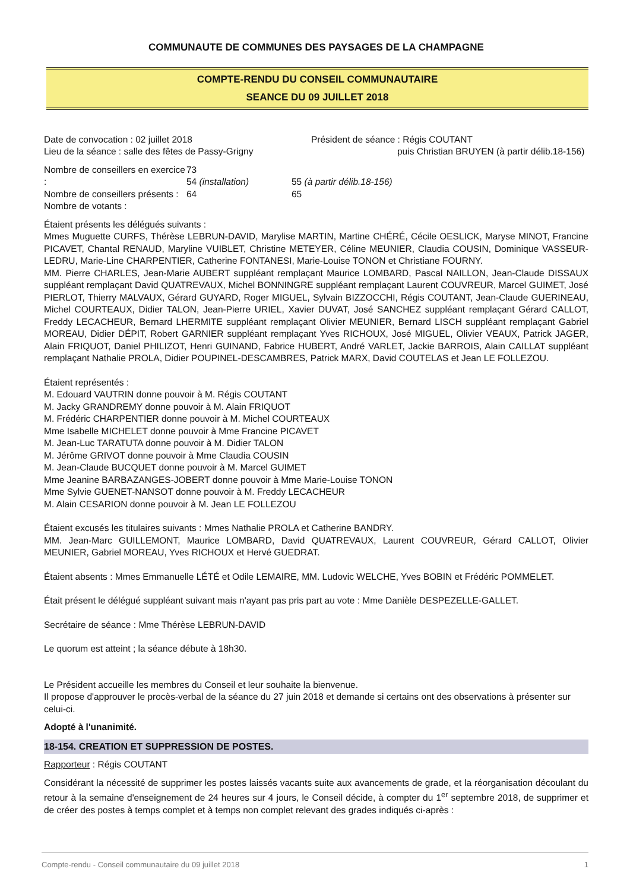COMMUNAUTE DE COMMUNES DES PAYSAGES DE LA CHAMPAGNE
COMPTE-RENDU DU CONSEIL COMMUNAUTAIRE
SEANCE DU 09 JUILLET 2018
Date de convocation : 02 juillet 2018
Lieu de la séance : salle des fêtes de Passy-Grigny
Président de séance : Régis COUTANT
puis Christian BRUYEN (à partir délib.18-156)
Nombre de conseillers en exercice :
Nombre de conseillers présents :
Nombre de votants :
73
54 (installation)
64
55 (à partir délib.18-156)
65
Étaient présents les délégués suivants :
Mmes Muguette CURFS, Thérèse LEBRUN-DAVID, Marylise MARTIN, Martine CHÉRÉ, Cécile OESLICK, Maryse MINOT, Francine PICAVET, Chantal RENAUD, Maryline VUIBLET, Christine METEYER, Céline MEUNIER, Claudia COUSIN, Dominique VASSEUR-LEDRU, Marie-Line CHARPENTIER, Catherine FONTANESI, Marie-Louise TONON et Christiane FOURNY.
MM. Pierre CHARLES, Jean-Marie AUBERT suppléant remplaçant Maurice LOMBARD, Pascal NAILLON, Jean-Claude DISSAUX suppléant remplaçant David QUATREVAUX, Michel BONNINGRE suppléant remplaçant Laurent COUVREUR, Marcel GUIMET, José PIERLOT, Thierry MALVAUX, Gérard GUYARD, Roger MIGUEL, Sylvain BIZZOCCHI, Régis COUTANT, Jean-Claude GUERINEAU, Michel COURTEAUX, Didier TALON, Jean-Pierre URIEL, Xavier DUVAT, José SANCHEZ suppléant remplaçant Gérard CALLOT, Freddy LECACHEUR, Bernard LHERMITE suppléant remplaçant Olivier MEUNIER, Bernard LISCH suppléant remplaçant Gabriel MOREAU, Didier DÉPIT, Robert GARNIER suppléant remplaçant Yves RICHOUX, José MIGUEL, Olivier VEAUX, Patrick JAGER, Alain FRIQUOT, Daniel PHILIZOT, Henri GUINAND, Fabrice HUBERT, André VARLET, Jackie BARROIS, Alain CAILLAT suppléant remplaçant Nathalie PROLA, Didier POUPINEL-DESCAMBRES, Patrick MARX, David COUTELAS et Jean LE FOLLEZOU.
Étaient représentés :
M. Edouard VAUTRIN donne pouvoir à M. Régis COUTANT
M. Jacky GRANDREMY donne pouvoir à M. Alain FRIQUOT
M. Frédéric CHARPENTIER donne pouvoir à M. Michel COURTEAUX
Mme Isabelle MICHELET donne pouvoir à Mme Francine PICAVET
M. Jean-Luc TARATUTA donne pouvoir à M. Didier TALON
M. Jérôme GRIVOT donne pouvoir à Mme Claudia COUSIN
M. Jean-Claude BUCQUET donne pouvoir à M. Marcel GUIMET
Mme Jeanine BARBAZANGES-JOBERT donne pouvoir à Mme Marie-Louise TONON
Mme Sylvie GUENET-NANSOT donne pouvoir à M. Freddy LECACHEUR
M. Alain CESARION donne pouvoir à M. Jean LE FOLLEZOU
Étaient excusés les titulaires suivants : Mmes Nathalie PROLA et Catherine BANDRY.
MM. Jean-Marc GUILLEMONT, Maurice LOMBARD, David QUATREVAUX, Laurent COUVREUR, Gérard CALLOT, Olivier MEUNIER, Gabriel MOREAU, Yves RICHOUX et Hervé GUEDRAT.
Étaient absents : Mmes Emmanuelle LÉTÉ et Odile LEMAIRE, MM. Ludovic WELCHE, Yves BOBIN et Frédéric POMMELET.
Était présent le délégué suppléant suivant mais n'ayant pas pris part au vote : Mme Danièle DESPEZELLE-GALLET.
Secrétaire de séance : Mme Thérèse LEBRUN-DAVID
Le quorum est atteint ; la séance débute à 18h30.
Le Président accueille les membres du Conseil et leur souhaite la bienvenue.
Il propose d'approuver le procès-verbal de la séance du 27 juin 2018 et demande si certains ont des observations à présenter sur celui-ci.
Adopté à l'unanimité.
18-154. CREATION ET SUPPRESSION DE POSTES.
Rapporteur : Régis COUTANT
Considérant la nécessité de supprimer les postes laissés vacants suite aux avancements de grade, et la réorganisation découlant du retour à la semaine d'enseignement de 24 heures sur 4 jours, le Conseil décide, à compter du 1<sup>er</sup> septembre 2018, de supprimer et de créer des postes à temps complet et à temps non complet relevant des grades indiqués ci-après :
Compte-rendu - Conseil communautaire du 09 juillet 2018 1